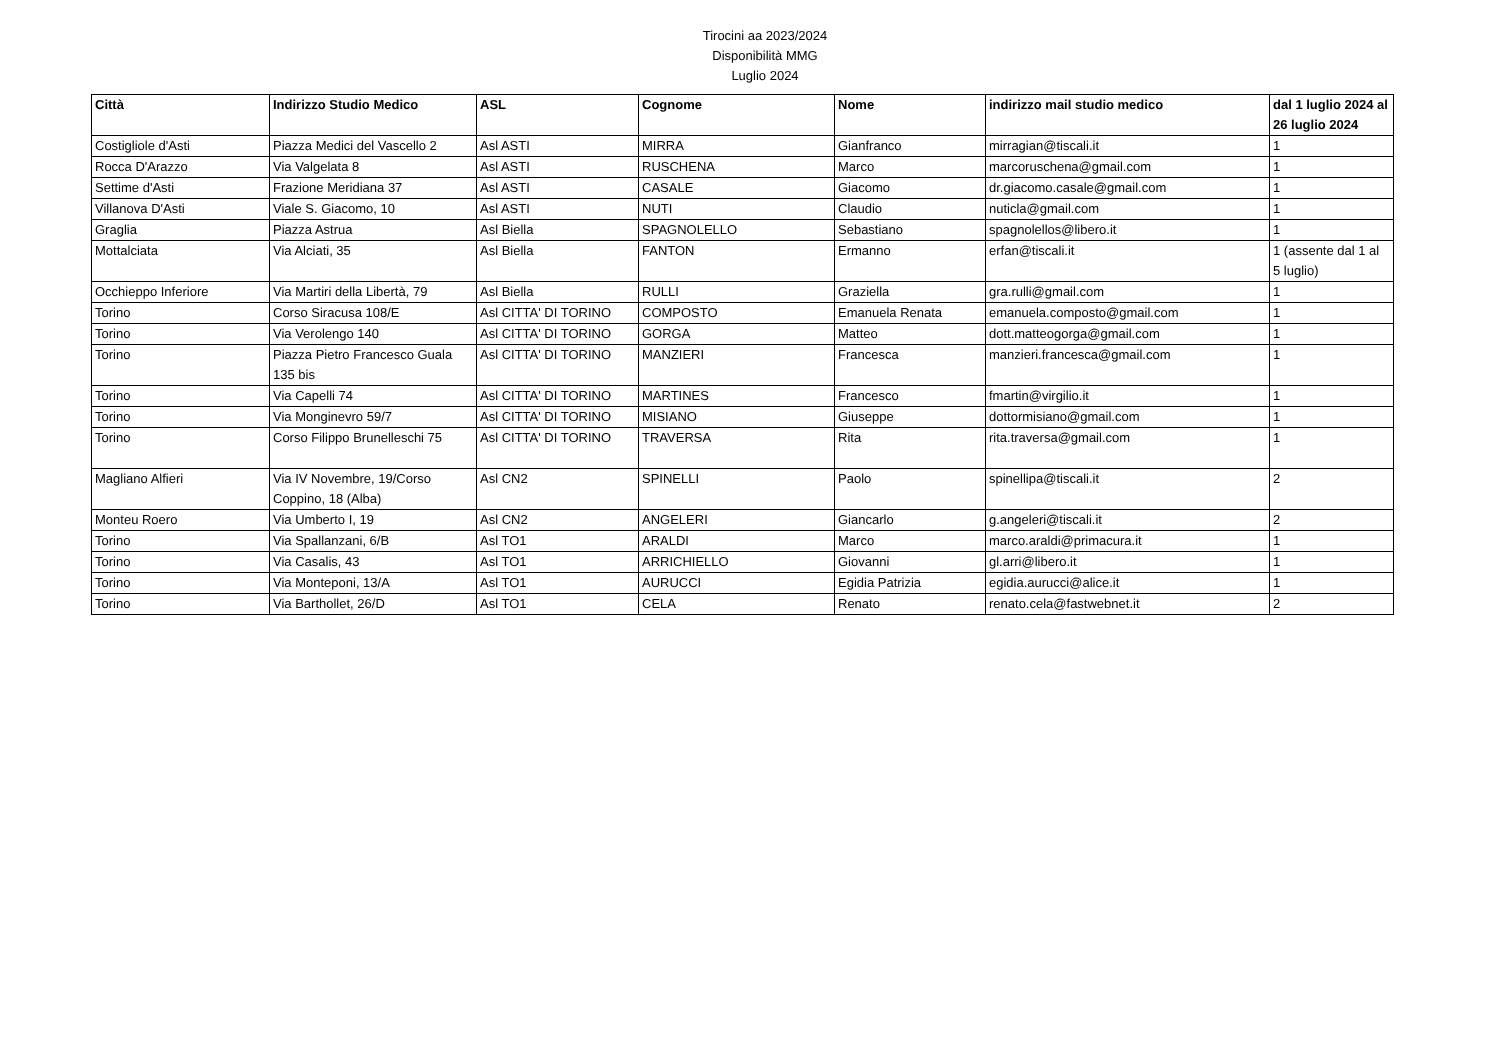Tirocini aa 2023/2024
Disponibilità MMG
Luglio 2024
| Città | Indirizzo Studio Medico | ASL | Cognome | Nome | indirizzo mail studio medico | dal 1 luglio 2024 al 26 luglio 2024 |
| --- | --- | --- | --- | --- | --- | --- |
| Costigliole d'Asti | Piazza Medici del Vascello 2 | Asl ASTI | MIRRA | Gianfranco | mirragian@tiscali.it | 1 |
| Rocca D'Arazzo | Via Valgelata 8 | Asl ASTI | RUSCHENA | Marco | marcoruschena@gmail.com | 1 |
| Settime d'Asti | Frazione Meridiana 37 | Asl ASTI | CASALE | Giacomo | dr.giacomo.casale@gmail.com | 1 |
| Villanova D'Asti | Viale S. Giacomo, 10 | Asl ASTI | NUTI | Claudio | nuticla@gmail.com | 1 |
| Graglia | Piazza Astrua | Asl Biella | SPAGNOLELLO | Sebastiano | spagnolellos@libero.it | 1 |
| Mottalciata | Via Alciati, 35 | Asl Biella | FANTON | Ermanno | erfan@tiscali.it | 1 (assente dal 1 al 5 luglio) |
| Occhieppo Inferiore | Via Martiri della Libertà, 79 | Asl Biella | RULLI | Graziella | gra.rulli@gmail.com | 1 |
| Torino | Corso Siracusa 108/E | Asl CITTA' DI TORINO | COMPOSTO | Emanuela Renata | emanuela.composto@gmail.com | 1 |
| Torino | Via Verolengo 140 | Asl CITTA' DI TORINO | GORGA | Matteo | dott.matteogorga@gmail.com | 1 |
| Torino | Piazza Pietro Francesco Guala 135 bis | Asl CITTA' DI TORINO | MANZIERI | Francesca | manzieri.francesca@gmail.com | 1 |
| Torino | Via Capelli 74 | Asl CITTA' DI TORINO | MARTINES | Francesco | fmartin@virgilio.it | 1 |
| Torino | Via Monginevro 59/7 | Asl CITTA' DI TORINO | MISIANO | Giuseppe | dottormisiano@gmail.com | 1 |
| Torino | Corso Filippo Brunelleschi 75 | Asl CITTA' DI TORINO | TRAVERSA | Rita | rita.traversa@gmail.com | 1 |
| Magliano Alfieri | Via IV Novembre, 19/Corso Coppino, 18 (Alba) | Asl CN2 | SPINELLI | Paolo | spinellipa@tiscali.it | 2 |
| Monteu Roero | Via Umberto I, 19 | Asl CN2 | ANGELERI | Giancarlo | g.angeleri@tiscali.it | 2 |
| Torino | Via Spallanzani, 6/B | Asl TO1 | ARALDI | Marco | marco.araldi@primacura.it | 1 |
| Torino | Via Casalis, 43 | Asl TO1 | ARRICHIELLO | Giovanni | gl.arri@libero.it | 1 |
| Torino | Via Monteponi, 13/A | Asl TO1 | AURUCCI | Egidia Patrizia | egidia.aurucci@alice.it | 1 |
| Torino | Via Barthollet, 26/D | Asl TO1 | CELA | Renato | renato.cela@fastwebnet.it | 2 |